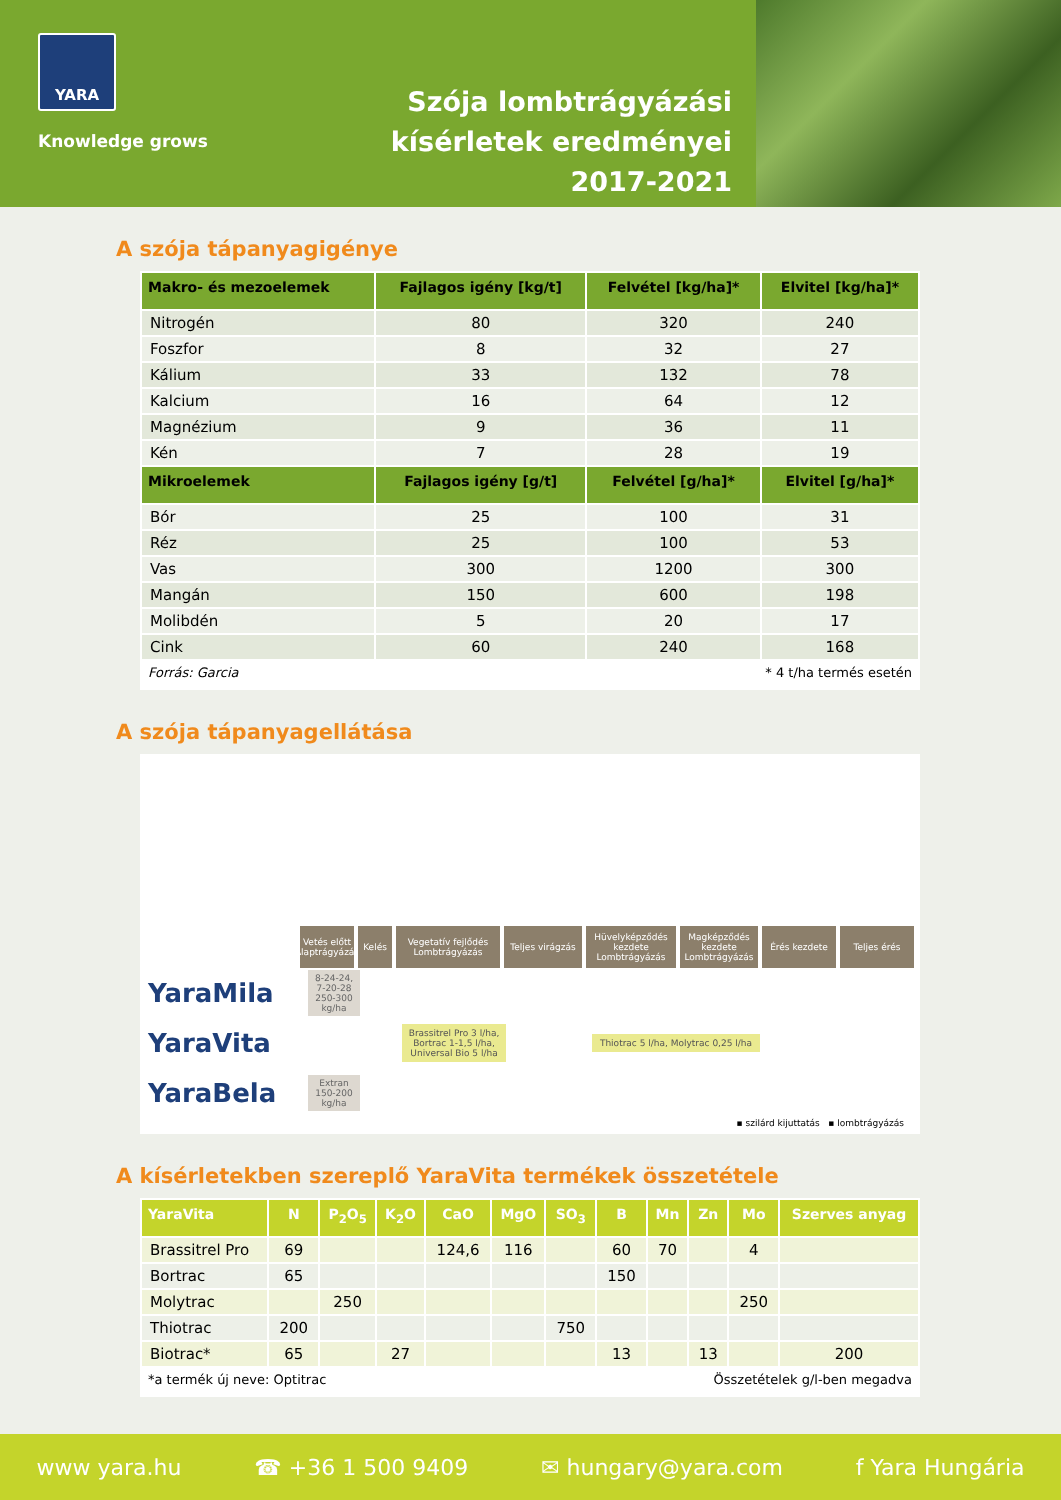YARA
Knowledge grows
Szója lombtrágyázási
kísérletek eredményei
2017-2021
A szója tápanyagigénye
| Makro- és mezoelemek | Fajlagos igény [kg/t] | Felvétel [kg/ha]* | Elvitel [kg/ha]* |
| --- | --- | --- | --- |
| Nitrogén | 80 | 320 | 240 |
| Foszfor | 8 | 32 | 27 |
| Kálium | 33 | 132 | 78 |
| Kalcium | 16 | 64 | 12 |
| Magnézium | 9 | 36 | 11 |
| Kén | 7 | 28 | 19 |
| Mikroelemek | Fajlagos igény [g/t] | Felvétel [g/ha]* | Elvitel [g/ha]* |
| Bór | 25 | 100 | 31 |
| Réz | 25 | 100 | 53 |
| Vas | 300 | 1200 | 300 |
| Mangán | 150 | 600 | 198 |
| Molibdén | 5 | 20 | 17 |
| Cink | 60 | 240 | 168 |
Forrás: Garcia * 4 t/ha termés esetén
A szója tápanyagellátása
Vetés előtt Alaptrágyázás
Kelés Vegetatív fejlődés Lombtrágyázás
Teljes virágzás
Hüvelyképződés kezdete Lombtrágyázás
Magképződés kezdete Lombtrágyázás
Érés kezdete Teljes érés
YaraMila
8-24-24, 7-20-28 250-300 kg/ha
YaraVita
Brassitrel Pro 3 l/ha, Bortrac 1-1,5 l/ha, Universal Bio 5 l/ha
Thiotrac 5 l/ha, Molytrac 0,25 l/ha
YaraBela
Extran 150-200 kg/ha
▪ szilárd kijuttatás ▪ lombtrágyázás
A kísérletekben szereplő YaraVita termékek összetétele
| YaraVita | N | P<sub>2</sub>O<sub>5</sub> | K<sub>2</sub>O | CaO | MgO | SO<sub>3</sub> | B | Mn | Zn | Mo | Szerves anyag |
| --- | --- | --- | --- | --- | --- | --- | --- | --- | --- | --- | --- |
| Brassitrel Pro | 69 | | | 124,6 | 116 | | 60 | 70 | | 4 | |
| Bortrac | 65 | | | | | | 150 | | | | |
| Molytrac | | 250 | | | | | | | | 250 | |
| Thiotrac | 200 | | | | | 750 | | | | | |
| Biotrac* | 65 | | 27 | | | | 13 | | 13 | | 200 |
*a termék új neve: Optitrac Összetételek g/l-ben megadva
www yara.hu ☎ +36 1 500 9409 ✉ hungary@yara.com f Yara Hungária